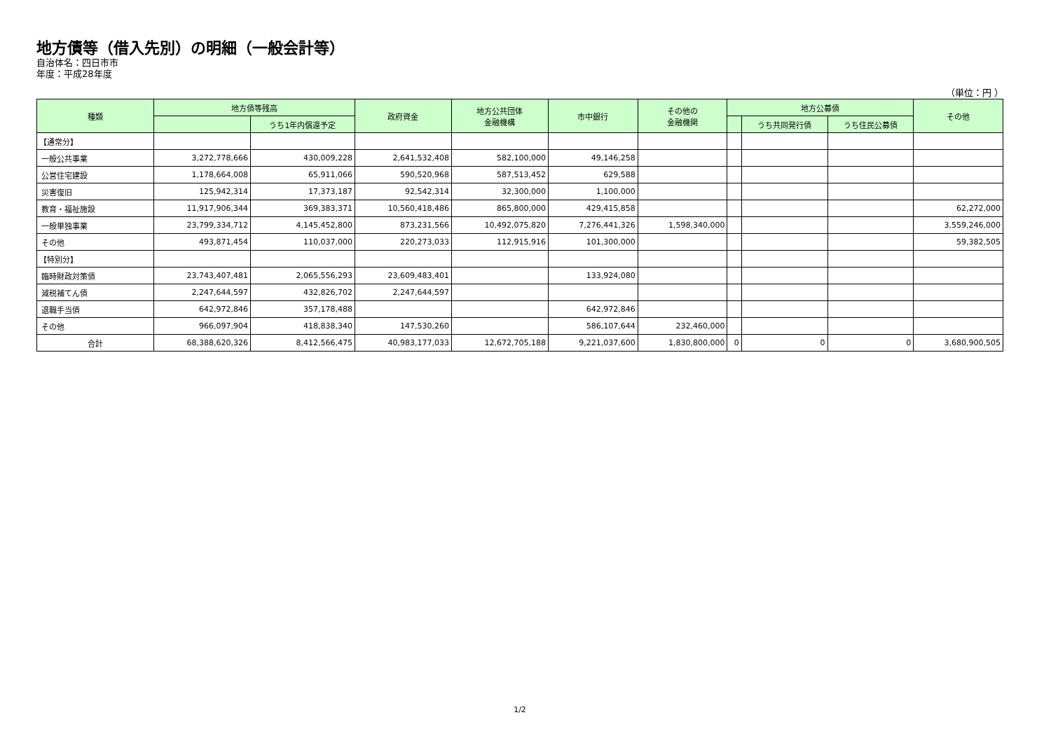地方債等（借入先別）の明細（一般会計等）
自治体名：四日市市
年度：平成28年度
（単位：円 ）
| 種類 | 地方債等残高 | | 政府資金 | 地方公共団体 金融機構 | 市中銀行 | その他の 金融機関 | 地方公募債 | | | その他 |
| --- | --- | --- | --- | --- | --- | --- | --- | --- | --- | --- |
| | | うち1年内償還予定 | | | | | | うち共同発行債 | うち住民公募債 | |
| 【通常分】 | | | | | | | | | | |
| 一般公共事業 | 3,272,778,666 | 430,009,228 | 2,641,532,408 | 582,100,000 | 49,146,258 | | | | | |
| 公営住宅建設 | 1,178,664,008 | 65,911,066 | 590,520,968 | 587,513,452 | 629,588 | | | | | |
| 災害復旧 | 125,942,314 | 17,373,187 | 92,542,314 | 32,300,000 | 1,100,000 | | | | | |
| 教育・福祉施設 | 11,917,906,344 | 369,383,371 | 10,560,418,486 | 865,800,000 | 429,415,858 | | | | | 62,272,000 |
| 一般単独事業 | 23,799,334,712 | 4,145,452,800 | 873,231,566 | 10,492,075,820 | 7,276,441,326 | 1,598,340,000 | | | | 3,559,246,000 |
| その他 | 493,871,454 | 110,037,000 | 220,273,033 | 112,915,916 | 101,300,000 | | | | | 59,382,505 |
| 【特別分】 | | | | | | | | | | |
| 臨時財政対策債 | 23,743,407,481 | 2,065,556,293 | 23,609,483,401 | | 133,924,080 | | | | | |
| 減税補てん債 | 2,247,644,597 | 432,826,702 | 2,247,644,597 | | | | | | | |
| 退職手当債 | 642,972,846 | 357,178,488 | | | 642,972,846 | | | | | |
| その他 | 966,097,904 | 418,838,340 | 147,530,260 | | 586,107,644 | 232,460,000 | | | | |
| 合計 | 68,388,620,326 | 8,412,566,475 | 40,983,177,033 | 12,672,705,188 | 9,221,037,600 | 1,830,800,000 | 0 | 0 | 0 | 3,680,900,505 |
1/2